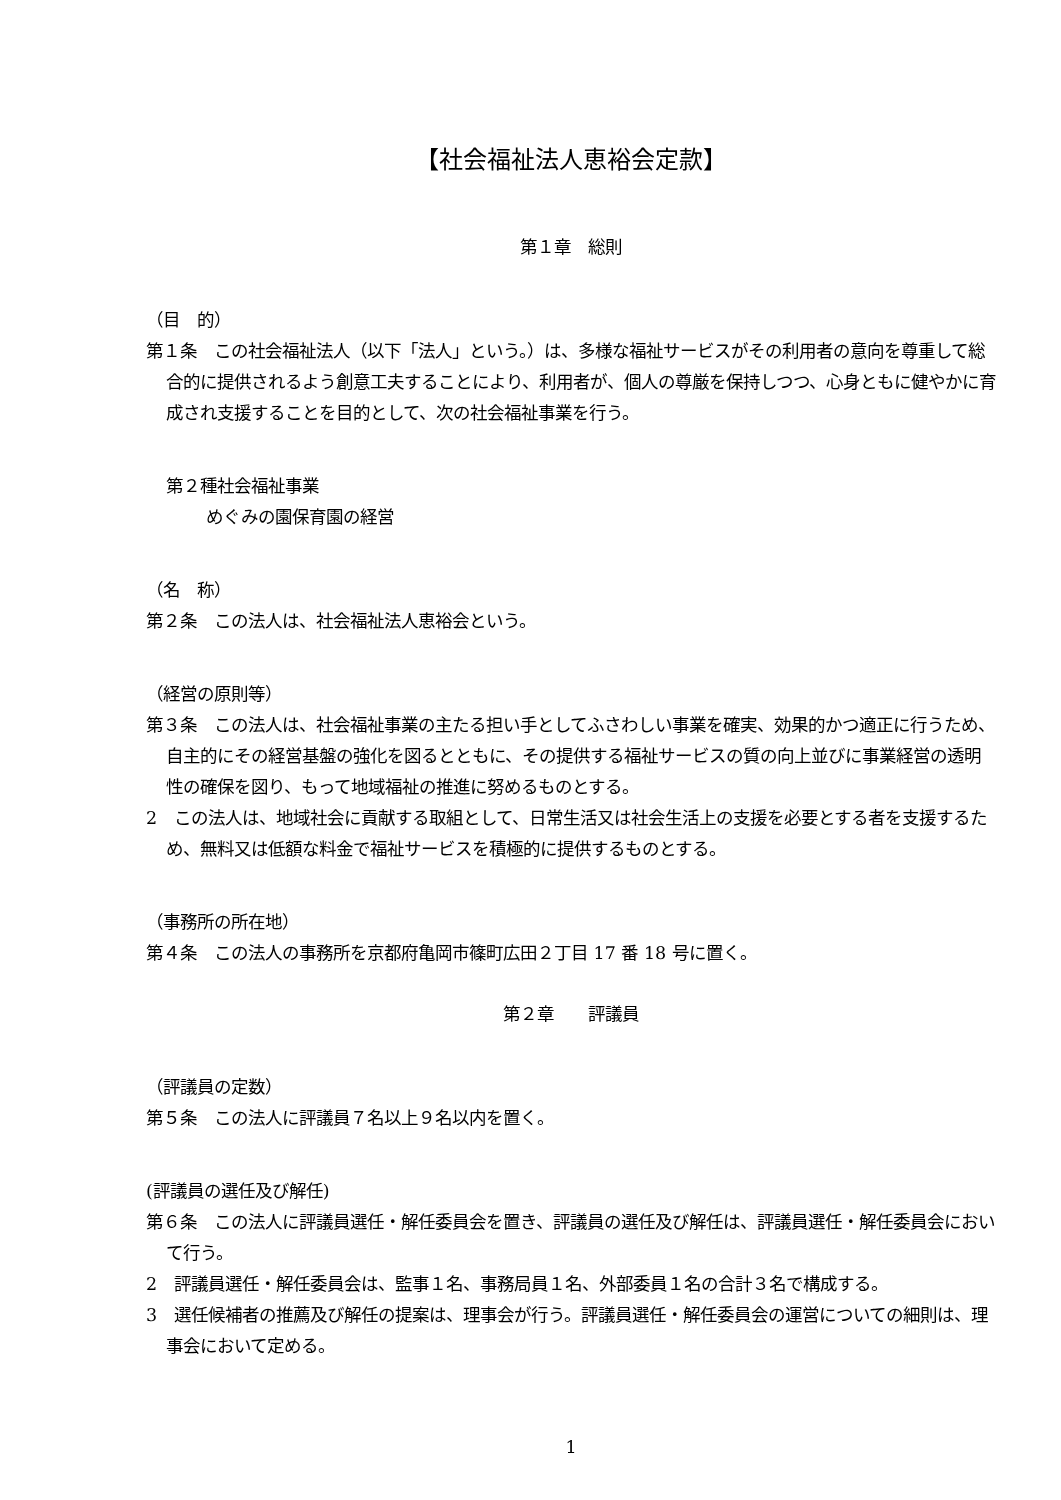【社会福祉法人恵裕会定款】
第１章　総則
（目　的）
第１条　この社会福祉法人（以下「法人」という。）は、多様な福祉サービスがその利用者の意向を尊重して総合的に提供されるよう創意工夫することにより、利用者が、個人の尊厳を保持しつつ、心身ともに健やかに育成され支援することを目的として、次の社会福祉事業を行う。
第２種社会福祉事業
めぐみの園保育園の経営
（名　称）
第２条　この法人は、社会福祉法人恵裕会という。
（経営の原則等）
第３条　この法人は、社会福祉事業の主たる担い手としてふさわしい事業を確実、効果的かつ適正に行うため、自主的にその経営基盤の強化を図るとともに、その提供する福祉サービスの質の向上並びに事業経営の透明性の確保を図り、もって地域福祉の推進に努めるものとする。
2　この法人は、地域社会に貢献する取組として、日常生活又は社会生活上の支援を必要とする者を支援するため、無料又は低額な料金で福祉サービスを積極的に提供するものとする。
（事務所の所在地）
第４条　この法人の事務所を京都府亀岡市篠町広田２丁目 17 番 18 号に置く。
第２章　　評議員
（評議員の定数）
第５条　この法人に評議員７名以上９名以内を置く。
(評議員の選任及び解任)
第６条　この法人に評議員選任・解任委員会を置き、評議員の選任及び解任は、評議員選任・解任委員会において行う。
2　評議員選任・解任委員会は、監事１名、事務局員１名、外部委員１名の合計３名で構成する。
3　選任候補者の推薦及び解任の提案は、理事会が行う。評議員選任・解任委員会の運営についての細則は、理事会において定める。
1